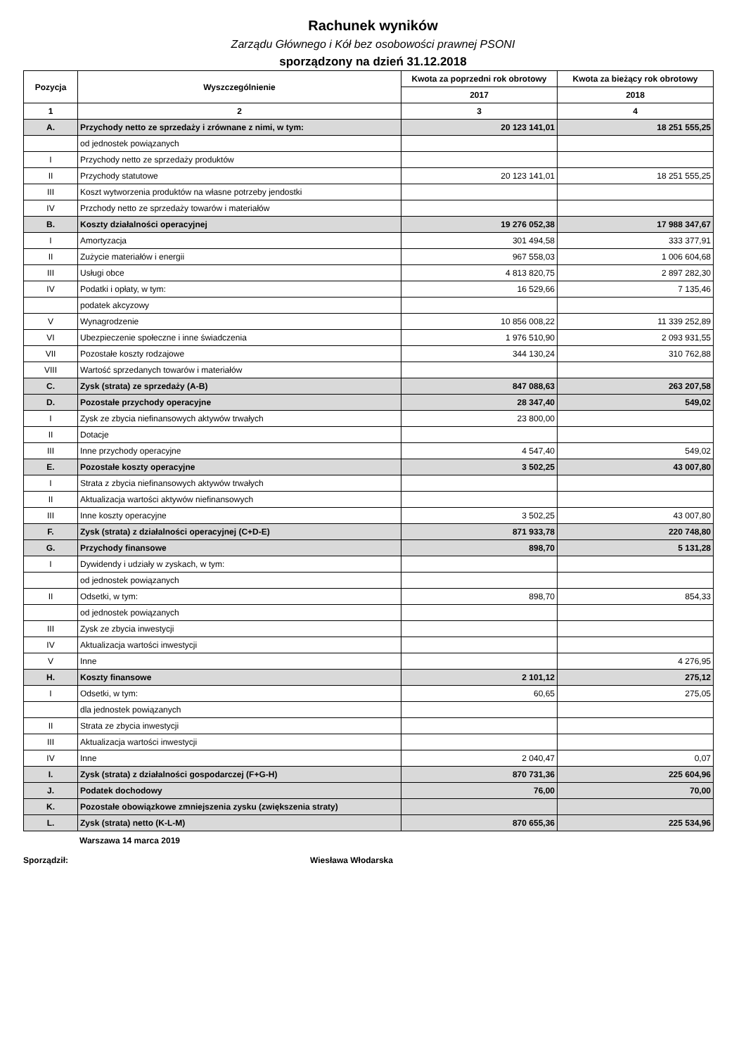Rachunek wyników
Zarządu Głównego i Kół bez osobowości prawnej PSONI
sporządzony na dzień 31.12.2018
| Pozycja | Wyszczególnienie | Kwota za poprzedni rok obrotowy | Kwota za bieżący rok obrotowy |
| --- | --- | --- | --- |
| | | 2017 | 2018 |
| 1 | 2 | 3 | 4 |
| A. | Przychody netto ze sprzedaży i zrównane z nimi, w tym: | 20 123 141,01 | 18 251 555,25 |
| | od jednostek powiązanych | | |
| I | Przychody netto ze sprzedaży produktów | | |
| II | Przychody statutowe | 20 123 141,01 | 18 251 555,25 |
| III | Koszt wytworzenia produktów na własne potrzeby jendostki | | |
| IV | Przchody netto ze sprzedaży towarów i materiałów | | |
| B. | Koszty działalności operacyjnej | 19 276 052,38 | 17 988 347,67 |
| I | Amortyzacja | 301 494,58 | 333 377,91 |
| II | Zużycie materiałów i energii | 967 558,03 | 1 006 604,68 |
| III | Usługi obce | 4 813 820,75 | 2 897 282,30 |
| IV | Podatki i opłaty, w tym: | 16 529,66 | 7 135,46 |
| | podatek akcyzowy | | |
| V | Wynagrodzenie | 10 856 008,22 | 11 339 252,89 |
| VI | Ubezpieczenie społeczne i inne świadczenia | 1 976 510,90 | 2 093 931,55 |
| VII | Pozostałe koszty rodzajowe | 344 130,24 | 310 762,88 |
| VIII | Wartość sprzedanych towarów i materiałów | | |
| C. | Zysk (strata) ze sprzedaży (A-B) | 847 088,63 | 263 207,58 |
| D. | Pozostałe przychody operacyjne | 28 347,40 | 549,02 |
| I | Zysk ze zbycia niefinansowych aktywów trwałych | 23 800,00 | |
| II | Dotacje | | |
| III | Inne przychody operacyjne | 4 547,40 | 549,02 |
| E. | Pozostałe koszty operacyjne | 3 502,25 | 43 007,80 |
| I | Strata z zbycia niefinansowych aktywów trwałych | | |
| II | Aktualizacja wartości aktywów niefinansowych | | |
| III | Inne koszty operacyjne | 3 502,25 | 43 007,80 |
| F. | Zysk (strata) z działalności operacyjnej (C+D-E) | 871 933,78 | 220 748,80 |
| G. | Przychody finansowe | 898,70 | 5 131,28 |
| I | Dywidendy i udziały w zyskach, w tym: | | |
| | od jednostek powiązanych | | |
| II | Odsetki, w tym: | 898,70 | 854,33 |
| | od jednostek powiązanych | | |
| III | Zysk ze zbycia inwestycji | | |
| IV | Aktualizacja wartości inwestycji | | |
| V | Inne | | 4 276,95 |
| H. | Koszty finansowe | 2 101,12 | 275,12 |
| I | Odsetki, w tym: | 60,65 | 275,05 |
| | dla jednostek powiązanych | | |
| II | Strata ze zbycia inwestycji | | |
| III | Aktualizacja wartości inwestycji | | |
| IV | Inne | 2 040,47 | 0,07 |
| I. | Zysk (strata) z działalności gospodarczej (F+G-H) | 870 731,36 | 225 604,96 |
| J. | Podatek dochodowy | 76,00 | 70,00 |
| K. | Pozostałe obowiązkowe zmniejszenia zysku (zwiększenia straty) | | |
| L. | Zysk (strata) netto (K-L-M) | 870 655,36 | 225 534,96 |
Warszawa 14 marca 2019
Sporządził: Wiesława Włodarska